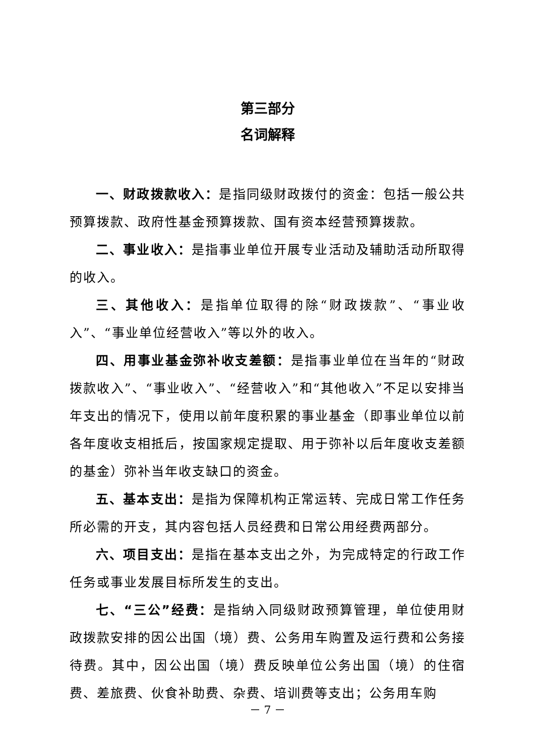第三部分
名词解释
一、财政拨款收入：是指同级财政拨付的资金：包括一般公共预算拨款、政府性基金预算拨款、国有资本经营预算拨款。
二、事业收入：是指事业单位开展专业活动及辅助活动所取得的收入。
三、其他收入：是指单位取得的除“财政拨款”、“事业收入”、“事业单位经营收入”等以外的收入。
四、用事业基金弥补收支差额：是指事业单位在当年的“财政拨款收入”、“事业收入”、“经营收入”和“其他收入”不足以安排当年支出的情况下，使用以前年度积累的事业基金（即事业单位以前各年度收支相抵后，按国家规定提取、用于弥补以后年度收支差额的基金）弥补当年收支缺口的资金。
五、基本支出：是指为保障机构正常运转、完成日常工作任务所必需的开支，其内容包括人员经费和日常公用经费两部分。
六、项目支出：是指在基本支出之外，为完成特定的行政工作任务或事业发展目标所发生的支出。
七、“三公”经费：是指纳入同级财政预算管理，单位使用财政拨款安排的因公出国（境）费、公务用车购置及运行费和公务接待费。其中，因公出国（境）费反映单位公务出国（境）的住宿费、差旅费、伙食补助费、杂费、培训费等支出；公务用车购
－ 7 －